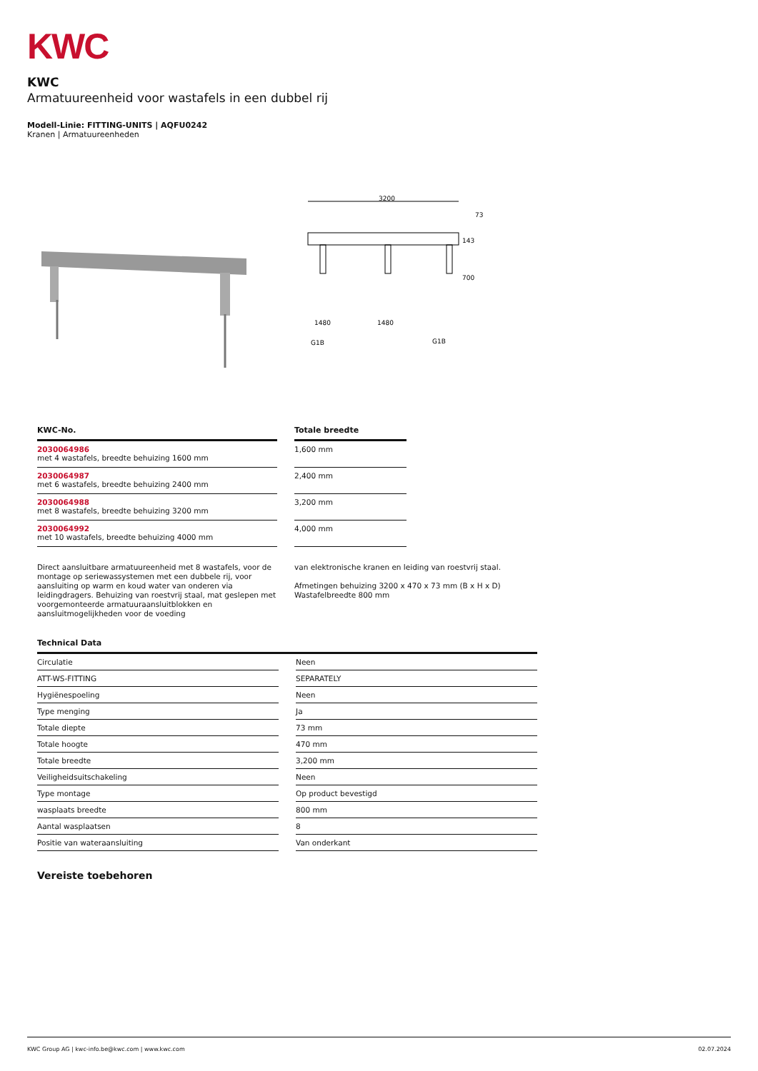KWC
KWC
Armatuureenheid voor wastafels in een dubbel rij
Modell-Linie: FITTING-UNITS | AQFU0242
Kranen | Armatuureenheden
3200
143
700
1480
1480
G1B
G1B
73
| KWC-No. | | Totale breedte |
| --- | --- | --- |
| 2030064986 met 4 wastafels, breedte behuizing 1600 mm | | 1,600 mm |
| 2030064987 met 6 wastafels, breedte behuizing 2400 mm | | 2,400 mm |
| 2030064988 met 8 wastafels, breedte behuizing 3200 mm | | 3,200 mm |
| 2030064992 met 10 wastafels, breedte behuizing 4000 mm | | 4,000 mm |
Direct aansluitbare armatuureenheid met 8 wastafels, voor de montage op seriewassystemen met een dubbele rij, voor aansluiting op warm en koud water van onderen via leidingdragers. Behuizing van roestvrij staal, mat geslepen met voorgemonteerde armatuuraansluitblokken en aansluitmogelijkheden voor de voeding
van elektronische kranen en leiding van roestvrij staal.
Afmetingen behuizing 3200 x 470 x 73 mm (B x H x D)
Wastafelbreedte 800 mm
Technical Data
| Circulatie | | Neen |
| ATT-WS-FITTING | | SEPARATELY |
| Hygiënespoeling | | Neen |
| Type menging | | Ja |
| Totale diepte | | 73 mm |
| Totale hoogte | | 470 mm |
| Totale breedte | | 3,200 mm |
| Veiligheidsuitschakeling | | Neen |
| Type montage | | Op product bevestigd |
| wasplaats breedte | | 800 mm |
| Aantal wasplaatsen | | 8 |
| Positie van wateraansluiting | | Van onderkant |
Vereiste toebehoren
KWC Group AG | kwc-info.be@kwc.com | www.kwc.com 02.07.2024